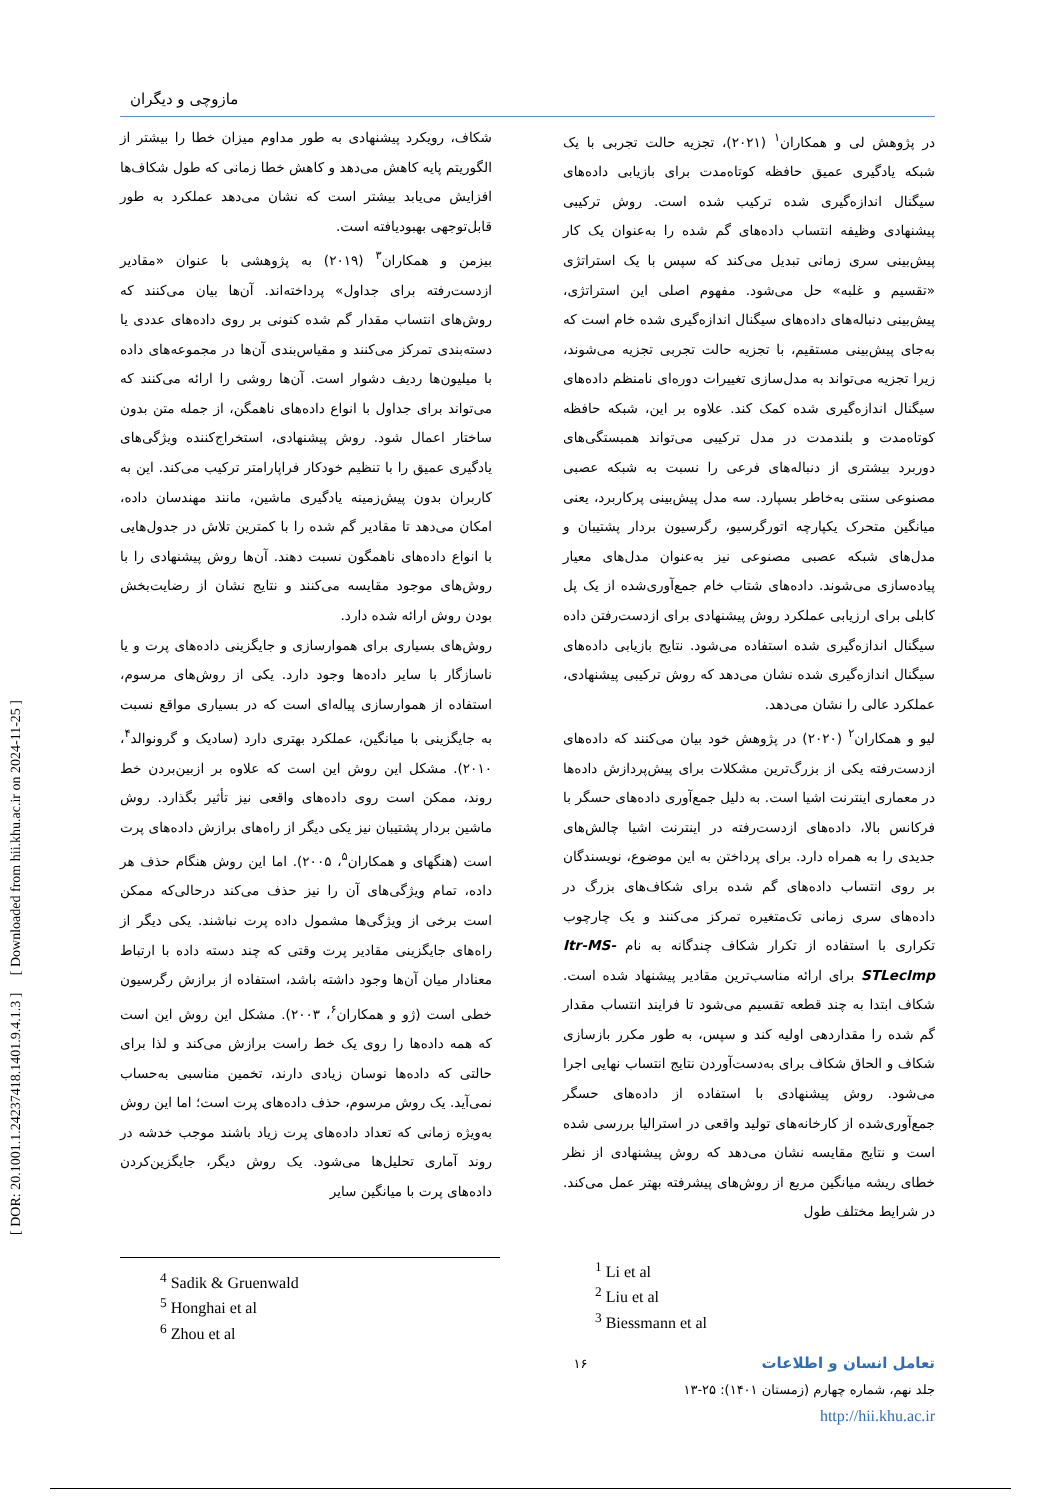[ DOR: 20.1001.1.24237418.1401.9.4.1.3 ] [ Downloaded from hii.khu.ac.ir on 2024-11-25 ]
مازوچی و دیگران
در پژوهش لی و همکاران<sup>۱</sup> (۲۰۲۱)، تجزیه حالت تجربی با یک شبکه یادگیری عمیق حافظه کوتاه‌مدت برای بازیابی داده‌های سیگنال اندازه‌گیری شده ترکیب شده است. روش ترکیبی پیشنهادی وظیفه انتساب داده‌های گم شده را به‌عنوان یک کار پیش‌بینی سری زمانی تبدیل می‌کند که سپس با یک استراتژی «تقسیم و غلبه» حل می‌شود. مفهوم اصلی این استراتژی، پیش‌بینی دنباله‌های داده‌های سیگنال اندازه‌گیری شده خام است که به‌جای پیش‌بینی مستقیم، با تجزیه حالت تجربی تجزیه می‌شوند، زیرا تجزیه می‌تواند به مدل‌سازی تغییرات دوره‌ای نامنظم داده‌های سیگنال اندازه‌گیری شده کمک کند. علاوه بر این، شبکه حافظه کوتاه‌مدت و بلندمدت در مدل ترکیبی می‌تواند همبستگی‌های دوربرد بیشتری از دنباله‌های فرعی را نسبت به شبکه عصبی مصنوعی سنتی به‌خاطر بسپارد. سه مدل پیش‌بینی پرکاربرد، یعنی میانگین متحرک یکپارچه اتورگرسیو، رگرسیون بردار پشتیبان و مدل‌های شبکه عصبی مصنوعی نیز به‌عنوان مدل‌های معیار پیاده‌سازی می‌شوند. داده‌های شتاب خام جمع‌آوری‌شده از یک پل کابلی برای ارزیابی عملکرد روش پیشنهادی برای ازدست‌رفتن داده سیگنال اندازه‌گیری شده استفاده می‌شود. نتایج بازیابی داده‌های سیگنال اندازه‌گیری شده نشان می‌دهد که روش ترکیبی پیشنهادی، عملکرد عالی را نشان می‌دهد.
لیو و همکاران<sup>۲</sup> (۲۰۲۰) در پژوهش خود بیان می‌کنند که داده‌های ازدست‌رفته یکی از بزرگ‌ترین مشکلات برای پیش‌پردازش داده‌ها در معماری اینترنت اشیا است. به دلیل جمع‌آوری داده‌های حسگر با فرکانس بالا، داده‌های ازدست‌رفته در اینترنت اشیا چالش‌های جدیدی را به همراه دارد. برای پرداختن به این موضوع، نویسندگان بر روی انتساب داده‌های گم شده برای شکاف‌های بزرگ در داده‌های سری زمانی تک‌متغیره تمرکز می‌کنند و یک چارچوب تکراری با استفاده از تکرار شکاف چندگانه به نام Itr-MS-STLecImp برای ارائه مناسب‌ترین مقادیر پیشنهاد شده است. شکاف ابتدا به چند قطعه تقسیم می‌شود تا فرایند انتساب مقدار گم شده را مقداردهی اولیه کند و سپس، به طور مکرر بازسازی شکاف و الحاق شکاف برای به‌دست‌آوردن نتایج انتساب نهایی اجرا می‌شود. روش پیشنهادی با استفاده از داده‌های حسگر جمع‌آوری‌شده از کارخانه‌های تولید واقعی در استرالیا بررسی شده است و نتایج مقایسه نشان می‌دهد که روش پیشنهادی از نظر خطای ریشه میانگین مربع از روش‌های پیشرفته بهتر عمل می‌کند. در شرایط مختلف طول
شکاف، رویکرد پیشنهادی به طور مداوم میزان خطا را بیشتر از الگوریتم پایه کاهش می‌دهد و کاهش خطا زمانی که طول شکاف‌ها افزایش می‌یابد بیشتر است که نشان می‌دهد عملکرد به طور قابل‌توجهی بهبودیافته است.
بیزمن و همکاران<sup>۳</sup> (۲۰۱۹) به پژوهشی با عنوان «مقادیر ازدست‌رفته برای جداول» پرداخته‌اند. آن‌ها بیان می‌کنند که روش‌های انتساب مقدار گم شده کنونی بر روی داده‌های عددی یا دسته‌بندی تمرکز می‌کنند و مقیاس‌بندی آن‌ها در مجموعه‌های داده با میلیون‌ها ردیف دشوار است. آن‌ها روشی را ارائه می‌کنند که می‌تواند برای جداول با انواع داده‌های ناهمگن، از جمله متن بدون ساختار اعمال شود. روش پیشنهادی، استخراج‌کننده ویژگی‌های یادگیری عمیق را با تنظیم خودکار فراپارامتر ترکیب می‌کند. این به کاربران بدون پیش‌زمینه یادگیری ماشین، مانند مهندسان داده، امکان می‌دهد تا مقادیر گم شده را با کمترین تلاش در جدول‌هایی با انواع داده‌های ناهمگون نسبت دهند. آن‌ها روش پیشنهادی را با روش‌های موجود مقایسه می‌کنند و نتایج نشان از رضایت‌بخش بودن روش ارائه شده دارد.
روش‌های بسیاری برای هموارسازی و جایگزینی داده‌های پرت و یا ناسازگار با سایر داده‌ها وجود دارد. یکی از روش‌های مرسوم، استفاده از هموارسازی پیاله‌ای است که در بسیاری مواقع نسبت به جایگزینی با میانگین، عملکرد بهتری دارد (سادیک و گرونوالد<sup>۴</sup>، ۲۰۱۰). مشکل این روش این است که علاوه بر ازبین‌بردن خط روند، ممکن است روی داده‌های واقعی نیز تأثیر بگذارد. روش ماشین بردار پشتیبان نیز یکی دیگر از راه‌های برازش داده‌های پرت است (هنگهای و همکاران<sup>۵</sup>، ۲۰۰۵). اما این روش هنگام حذف هر داده، تمام ویژگی‌های آن را نیز حذف می‌کند درحالی‌که ممکن است برخی از ویژگی‌ها مشمول داده پرت نباشند. یکی دیگر از راه‌های جایگزینی مقادیر پرت وقتی که چند دسته داده با ارتباط معنادار میان آن‌ها وجود داشته باشد، استفاده از برازش رگرسیون خطی است (ژو و همکاران<sup>۶</sup>، ۲۰۰۳). مشکل این روش این است که همه داده‌ها را روی یک خط راست برازش می‌کند و لذا برای حالتی که داده‌ها نوسان زیادی دارند، تخمین مناسبی به‌حساب نمی‌آید. یک روش مرسوم، حذف داده‌های پرت است؛ اما این روش به‌ویژه زمانی که تعداد داده‌های پرت زیاد باشند موجب خدشه در روند آماری تحلیل‌ها می‌شود. یک روش دیگر، جایگزین‌کردن داده‌های پرت با میانگین سایر
<sup>4</sup> Sadik & Gruenwald
<sup>5</sup> Honghai et al
<sup>6</sup> Zhou et al
<sup>1</sup> Li et al
<sup>2</sup> Liu et al
<sup>3</sup> Biessmann et al
تعامل انسان و اطلاعات ۱۶
جلد نهم، شماره چهارم (زمستان ۱۴۰۱): ۲۵-۱۳
http://hii.khu.ac.ir